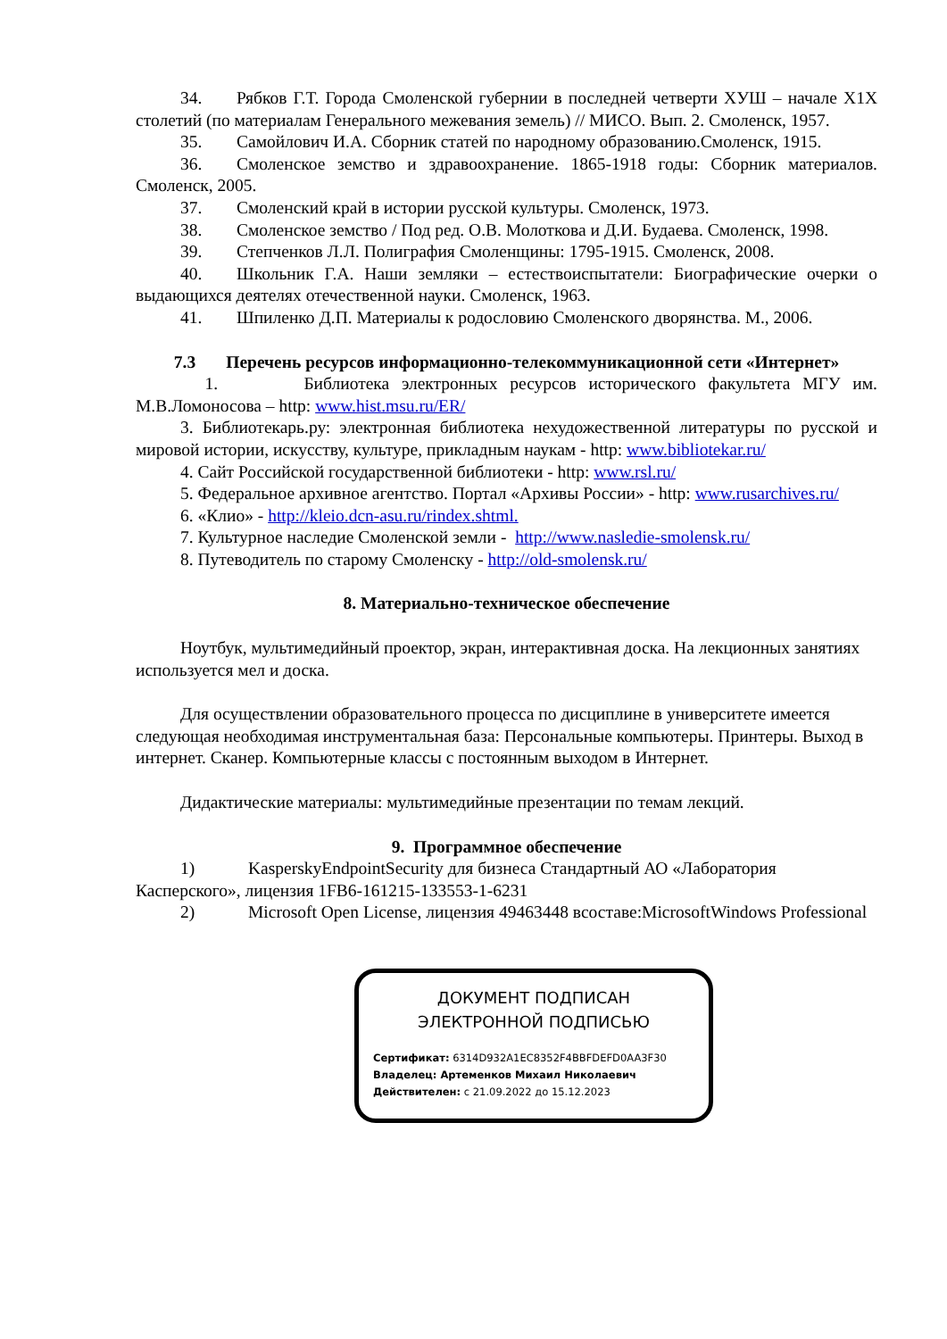34. Рябков Г.Т. Города Смоленской губернии в последней четверти ХУШ – начале Х1Х столетий (по материалам Генерального межевания земель) // МИСО. Вып. 2. Смоленск, 1957.
35. Самойлович И.А. Сборник статей по народному образованию.Смоленск, 1915.
36. Смоленское земство и здравоохранение. 1865-1918 годы: Сборник материалов. Смоленск, 2005.
37. Смоленский край в истории русской культуры. Смоленск, 1973.
38. Смоленское земство / Под ред. О.В. Молоткова и Д.И. Будаева. Смоленск, 1998.
39. Степченков Л.Л. Полиграфия Смоленщины: 1795-1915. Смоленск, 2008.
40. Школьник Г.А. Наши земляки – естествоиспытатели: Биографические очерки о выдающихся деятелях отечественной науки. Смоленск, 1963.
41. Шпиленко Д.П. Материалы к родословию Смоленского дворянства. М., 2006.
7.3 Перечень ресурсов информационно-телекоммуникационной сети «Интернет»
1. Библиотека электронных ресурсов исторического факультета МГУ им. М.В.Ломоносова – http: www.hist.msu.ru/ER/
3. Библиотекарь.ру: электронная библиотека нехудожественной литературы по русской и мировой истории, искусству, культуре, прикладным наукам - http: www.bibliotekar.ru/
4. Сайт Российской государственной библиотеки - http: www.rsl.ru/
5. Федеральное архивное агентство. Портал «Архивы России» - http: www.rusarchives.ru/
6. «Клио» - http://kleio.dcn-asu.ru/rindex.shtml.
7. Культурное наследие Смоленской земли - http://www.nasledie-smolensk.ru/
8. Путеводитель по старому Смоленску - http://old-smolensk.ru/
8. Материально-техническое обеспечение
Ноутбук, мультимедийный проектор, экран, интерактивная доска. На лекционных занятиях используется мел и доска.
Для осуществлении образовательного процесса по дисциплине в университете имеется следующая необходимая инструментальная база: Персональные компьютеры. Принтеры. Выход в интернет. Сканер. Компьютерные классы с постоянным выходом в Интернет.
Дидактические материалы: мультимедийные презентации по темам лекций.
9. Программное обеспечение
1) KasperskyEndpointSecurity для бизнеса Стандартный АО «Лаборатория Касперского», лицензия 1FB6-161215-133553-1-6231
2) Microsoft Open License, лицензия 49463448 всоставе:MicrosoftWindows Professional
ДОКУМЕНТ ПОДПИСАН
ЭЛЕКТРОННОЙ ПОДПИСЬЮ
Сертификат: 6314D932A1EC8352F4BBFDEFD0AA3F30
Владелец: Артеменков Михаил Николаевич
Действителен: с 21.09.2022 до 15.12.2023